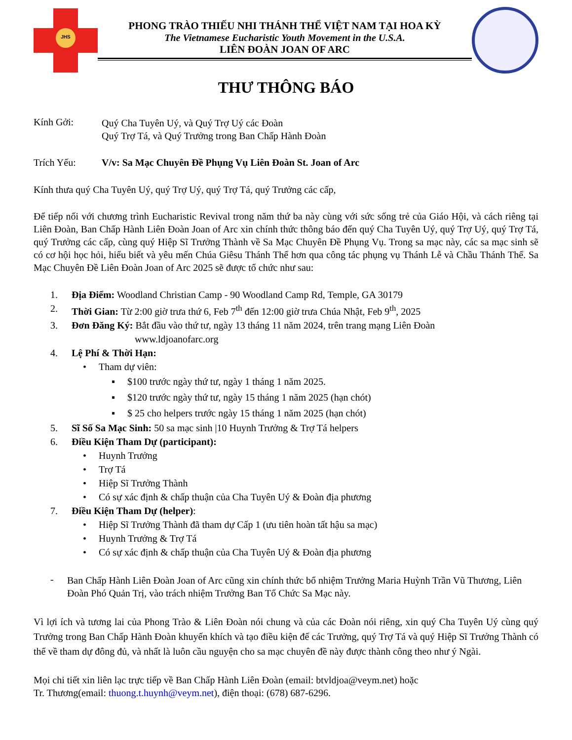JHS
PHONG TRÀO THIẾU NHI THÁNH THỂ VIỆT NAM TẠI HOA KỲ
The Vietnamese Eucharistic Youth Movement in the U.S.A.
LIÊN ĐOÀN JOAN OF ARC
THƯ THÔNG BÁO
Kính Gởi:
Quý Cha Tuyên Uý, và Quý Trợ Uý các Đoàn
Quý Trợ Tá, và Quý Trưởng trong Ban Chấp Hành Đoàn
Trích Yếu: V/v: Sa Mạc Chuyên Đề Phụng Vụ Liên Đoàn St. Joan of Arc
Kính thưa quý Cha Tuyên Uý, quý Trợ Uý, quý Trợ Tá, quý Trưởng các cấp,
Để tiếp nối với chương trình Eucharistic Revival trong năm thứ ba này cùng với sức sống trẻ của Giáo Hội, và cách riêng tại Liên Đoàn, Ban Chấp Hành Liên Đoàn Joan of Arc xin chính thức thông báo đến quý Cha Tuyên Uý, quý Trợ Uý, quý Trợ Tá, quý Trưởng các cấp, cùng quý Hiệp Sĩ Trưởng Thành về Sa Mạc Chuyên Đề Phụng Vụ. Trong sa mạc này, các sa mạc sinh sẽ có cơ hội học hỏi, hiểu biết và yêu mến Chúa Giêsu Thánh Thể hơn qua công tác phụng vụ Thánh Lễ và Chầu Thánh Thể. Sa Mạc Chuyên Đề Liên Đoàn Joan of Arc 2025 sẽ được tổ chức như sau:
1. Địa Điểm: Woodland Christian Camp - 90 Woodland Camp Rd, Temple, GA 30179
2. Thời Gian: Từ 2:00 giờ trưa thứ 6, Feb 7<sup>th</sup> đến 12:00 giờ trưa Chúa Nhật, Feb 9<sup>th</sup>, 2025
3. Đơn Đăng Ký: Bắt đầu vào thứ tư, ngày 13 tháng 11 năm 2024, trên trang mạng Liên Đoàn
www.ldjoanofarc.org
4. Lệ Phí & Thời Hạn:
• Tham dự viên:
▪ $100 trước ngày thứ tư, ngày 1 tháng 1 năm 2025.
▪ $120 trước ngày thứ tư, ngày 15 tháng 1 năm 2025 (hạn chót)
▪ $ 25 cho helpers trước ngày 15 tháng 1 năm 2025 (hạn chót)
5. Sĩ Số Sa Mạc Sinh: 50 sa mạc sinh |10 Huynh Trưởng & Trợ Tá helpers
6. Điều Kiện Tham Dự (participant):
• Huynh Trưởng
• Trợ Tá
• Hiệp Sĩ Trưởng Thành
• Có sự xác định & chấp thuận của Cha Tuyên Uý & Đoàn địa phương
7. Điều Kiện Tham Dự (helper):
• Hiệp Sĩ Trưởng Thành đã tham dự Cấp 1 (ưu tiên hoàn tất hậu sa mạc)
• Huynh Trưởng & Trợ Tá
• Có sự xác định & chấp thuận của Cha Tuyên Uý & Đoàn địa phương
-
Ban Chấp Hành Liên Đoàn Joan of Arc cũng xin chính thức bổ nhiệm Trưởng Maria Huỳnh Trần Vũ Thương, Liên Đoàn Phó Quản Trị, vào trách nhiệm Trưởng Ban Tổ Chức Sa Mạc này.
Vì lợi ích và tương lai của Phong Trào & Liên Đoàn nói chung và của các Đoàn nói riêng, xin quý Cha Tuyên Uý cùng quý Trưởng trong Ban Chấp Hành Đoàn khuyến khích và tạo điều kiện để các Trưởng, quý Trợ Tá và quý Hiệp Sĩ Trưởng Thành có thể về tham dự đông đủ, và nhất là luôn cầu nguyện cho sa mạc chuyên đề này được thành công theo như ý Ngài.
Mọi chi tiết xin liên lạc trực tiếp về Ban Chấp Hành Liên Đoàn (email: btvldjoa@veym.net) hoặc
Tr. Thương(email: thuong.t.huynh@veym.net), điện thoại: (678) 687-6296.